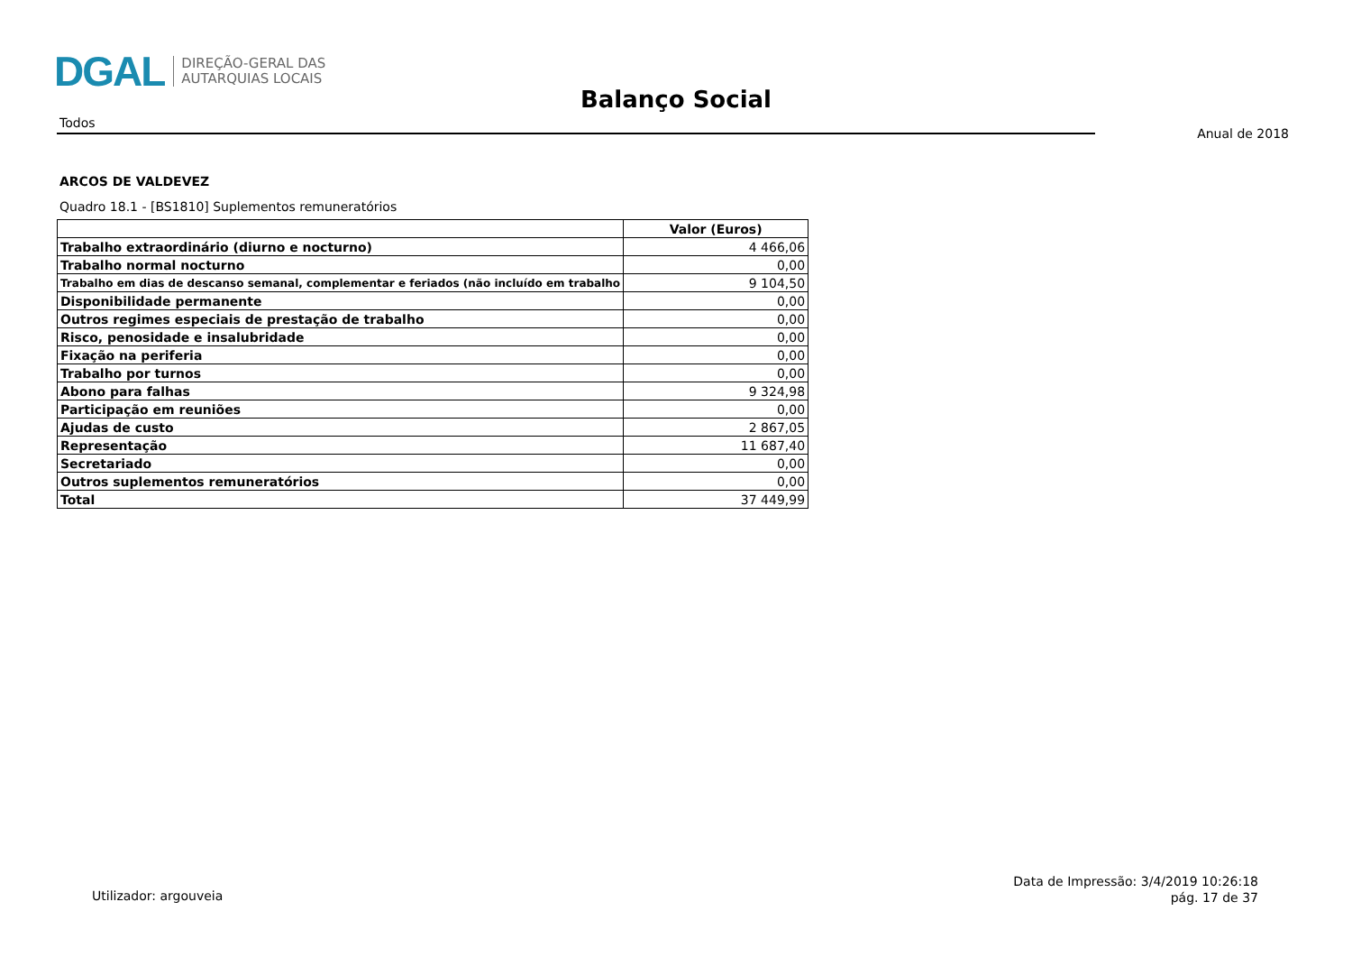DGAL DIREÇÃO-GERAL DAS
AUTARQUIAS LOCAIS
Balanço Social
Todos
Anual de 2018
ARCOS DE VALDEVEZ
Quadro 18.1 - [BS1810] Suplementos remuneratórios
| | Valor (Euros) |
| --- | --- |
| Trabalho extraordinário (diurno e nocturno) | 4 466,06 |
| Trabalho normal nocturno | 0,00 |
| Trabalho em dias de descanso semanal, complementar e feriados (não incluído em trabalho | 9 104,50 |
| Disponibilidade permanente | 0,00 |
| Outros regimes especiais de prestação de trabalho | 0,00 |
| Risco, penosidade e insalubridade | 0,00 |
| Fixação na periferia | 0,00 |
| Trabalho por turnos | 0,00 |
| Abono para falhas | 9 324,98 |
| Participação em reuniões | 0,00 |
| Ajudas de custo | 2 867,05 |
| Representação | 11 687,40 |
| Secretariado | 0,00 |
| Outros suplementos remuneratórios | 0,00 |
| Total | 37 449,99 |
Utilizador: argouveia
Data de Impressão: 3/4/2019 10:26:18
pág. 17 de 37